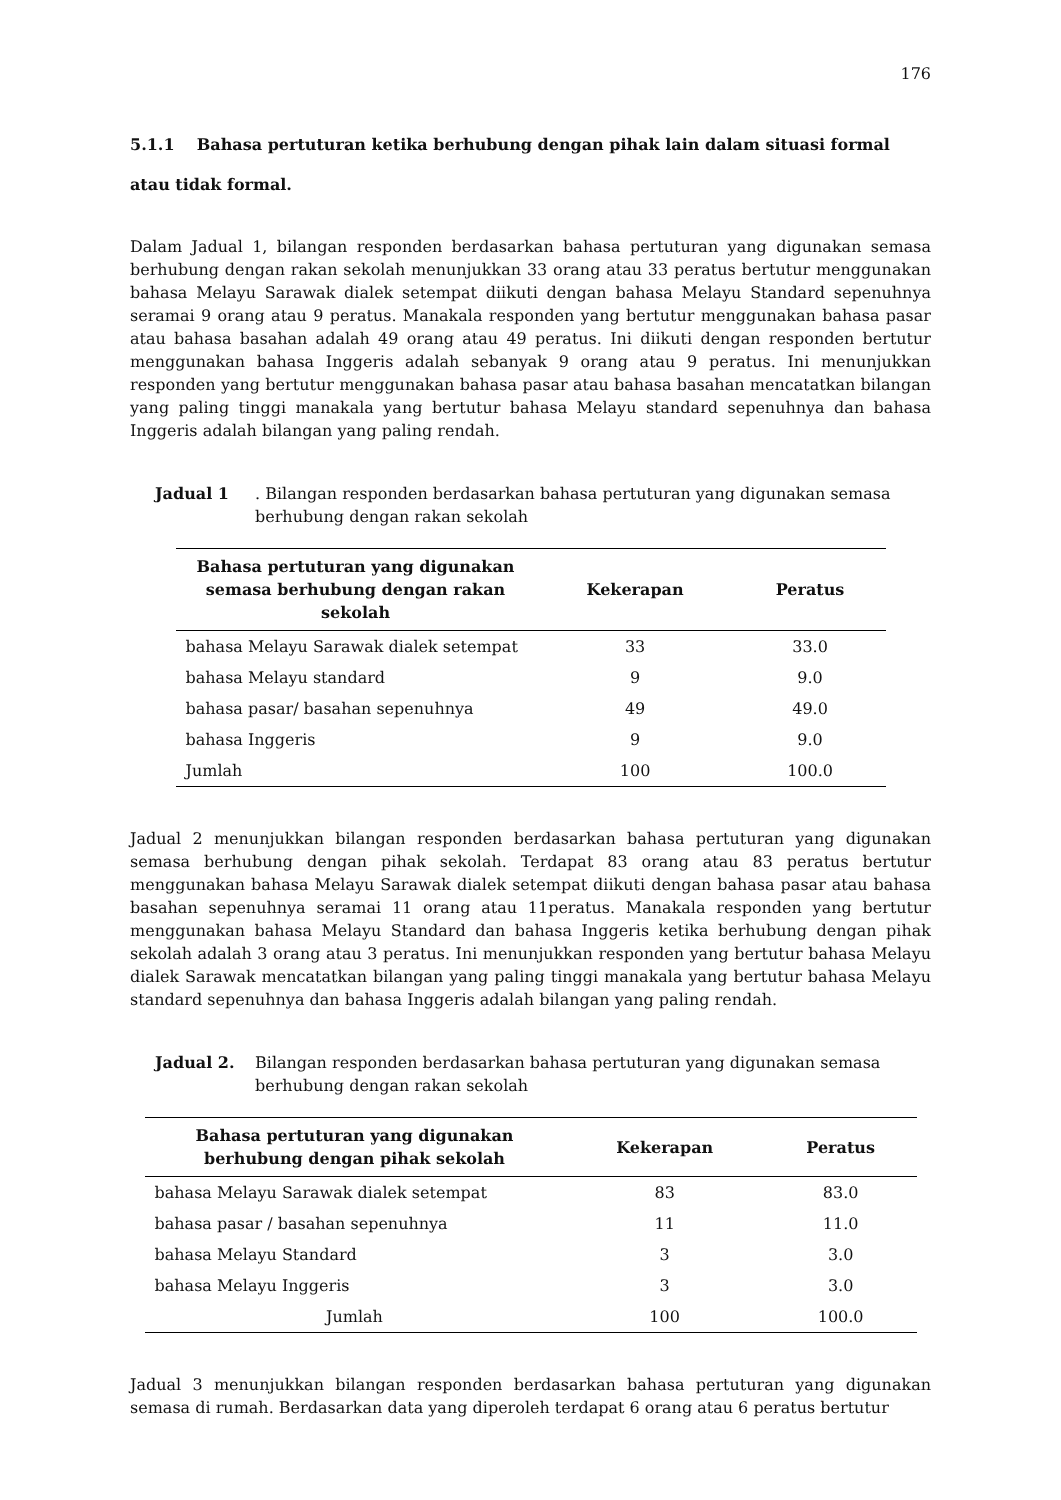176
5.1.1 Bahasa pertuturan ketika berhubung dengan pihak lain dalam situasi formal atau tidak formal.
Dalam Jadual 1, bilangan responden berdasarkan bahasa pertuturan yang digunakan semasa berhubung dengan rakan sekolah menunjukkan 33 orang atau 33 peratus bertutur menggunakan bahasa Melayu Sarawak dialek setempat diikuti dengan bahasa Melayu Standard sepenuhnya seramai 9 orang atau 9 peratus. Manakala responden yang bertutur menggunakan bahasa pasar atau bahasa basahan adalah 49 orang atau 49 peratus. Ini diikuti dengan responden bertutur menggunakan bahasa Inggeris adalah sebanyak 9 orang atau 9 peratus. Ini menunjukkan responden yang bertutur menggunakan bahasa pasar atau bahasa basahan mencatatkan bilangan yang paling tinggi manakala yang bertutur bahasa Melayu standard sepenuhnya dan bahasa Inggeris adalah bilangan yang paling rendah.
Jadual 1. Bilangan responden berdasarkan bahasa pertuturan yang digunakan semasa berhubung dengan rakan sekolah
| Bahasa pertuturan yang digunakan semasa berhubung dengan rakan sekolah | Kekerapan | Peratus |
| --- | --- | --- |
| bahasa Melayu Sarawak dialek setempat | 33 | 33.0 |
| bahasa Melayu standard | 9 | 9.0 |
| bahasa pasar/ basahan sepenuhnya | 49 | 49.0 |
| bahasa Inggeris | 9 | 9.0 |
| Jumlah | 100 | 100.0 |
Jadual 2 menunjukkan bilangan responden berdasarkan bahasa pertuturan yang digunakan semasa berhubung dengan pihak sekolah. Terdapat 83 orang atau 83 peratus bertutur menggunakan bahasa Melayu Sarawak dialek setempat diikuti dengan bahasa pasar atau bahasa basahan sepenuhnya seramai 11 orang atau 11peratus. Manakala responden yang bertutur menggunakan bahasa Melayu Standard dan bahasa Inggeris ketika berhubung dengan pihak sekolah adalah 3 orang atau 3 peratus. Ini menunjukkan responden yang bertutur bahasa Melayu dialek Sarawak mencatatkan bilangan yang paling tinggi manakala yang bertutur bahasa Melayu standard sepenuhnya dan bahasa Inggeris adalah bilangan yang paling rendah.
Jadual 2. Bilangan responden berdasarkan bahasa pertuturan yang digunakan semasa berhubung dengan rakan sekolah
| Bahasa pertuturan yang digunakan berhubung dengan pihak sekolah | Kekerapan | Peratus |
| --- | --- | --- |
| bahasa Melayu Sarawak dialek setempat | 83 | 83.0 |
| bahasa pasar / basahan sepenuhnya | 11 | 11.0 |
| bahasa Melayu Standard | 3 | 3.0 |
| bahasa Melayu Inggeris | 3 | 3.0 |
| Jumlah | 100 | 100.0 |
Jadual 3 menunjukkan bilangan responden berdasarkan bahasa pertuturan yang digunakan semasa di rumah. Berdasarkan data yang diperoleh terdapat 6 orang atau 6 peratus bertutur